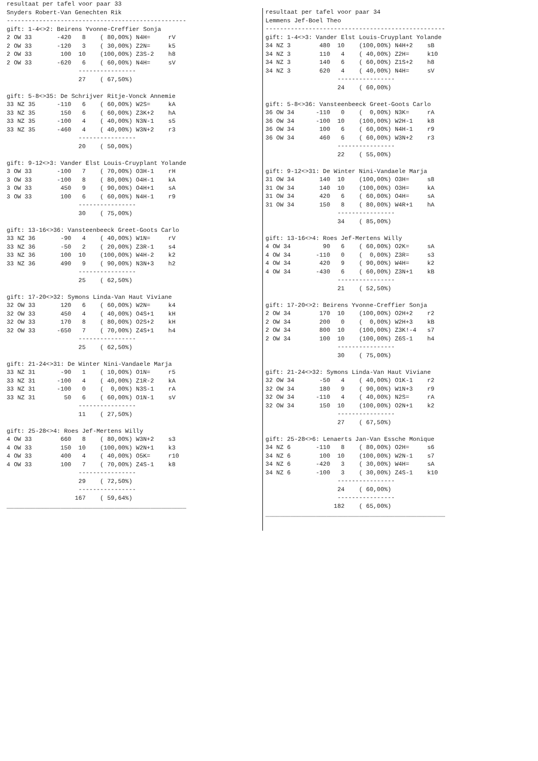resultaat per tafel voor paar 33
Snyders Robert-Van Genechten Rik
--------------------------------------------------
gift: 1-4<>2: Beirens Yvonne-Creffier Sonja
2 OW 33       -420   8    ( 80,00%) N4H=     rV
2 OW 33       -120   3    ( 30,00%) Z2N=     k5
2 OW 33        100  10    (100,00%) Z3S-2    h8
2 OW 33       -620   6    ( 60,00%) N4H=     sV
                    ----------------
                    27    ( 67,50%)

gift: 5-8<>35: De Schrijver Ritje-Vonck Annemie
33 NZ 35      -110   6    ( 60,00%) W2S=     kA
33 NZ 35       150   6    ( 60,00%) Z3K+2    hA
33 NZ 35      -100   4    ( 40,00%) N3N-1    s5
33 NZ 35      -460   4    ( 40,00%) W3N+2    r3
                    ----------------
                    20    ( 50,00%)

gift: 9-12<>3: Vander Elst Louis-Cruyplant Yolande
3 OW 33       -100   7    ( 70,00%) O3H-1    rH
3 OW 33       -100   8    ( 80,00%) O4H-1    kA
3 OW 33        450   9    ( 90,00%) O4H+1    sA
3 OW 33        100   6    ( 60,00%) N4H-1    r9
                    ----------------
                    30    ( 75,00%)

gift: 13-16<>36: Vansteenbeeck Greet-Goots Carlo
33 NZ 36       -90   4    ( 40,00%) W1N=     rV
33 NZ 36       -50   2    ( 20,00%) Z3R-1    s4
33 NZ 36       100  10    (100,00%) W4H-2    k2
33 NZ 36       490   9    ( 90,00%) N3N+3    h2
                    ----------------
                    25    ( 62,50%)

gift: 17-20<>32: Symons Linda-Van Haut Viviane
32 OW 33       120   6    ( 60,00%) W2N=     k4
32 OW 33       450   4    ( 40,00%) O4S+1    kH
32 OW 33       170   8    ( 80,00%) O2S+2    kH
32 OW 33      -650   7    ( 70,00%) Z4S+1    h4
                    ----------------
                    25    ( 62,50%)

gift: 21-24<>31: De Winter Nini-Vandaele Marja
33 NZ 31       -90   1    ( 10,00%) O1N=     r5
33 NZ 31      -100   4    ( 40,00%) Z1R-2    kA
33 NZ 31      -100   0    (  0,00%) N3S-1    rA
33 NZ 31        50   6    ( 60,00%) O1N-1    sV
                    ----------------
                    11    ( 27,50%)

gift: 25-28<>4: Roes Jef-Mertens Willy
4 OW 33        660   8    ( 80,00%) W3N+2    s3
4 OW 33        150  10    (100,00%) W2N+1    k3
4 OW 33        400   4    ( 40,00%) O5K=     r10
4 OW 33        100   7    ( 70,00%) Z4S-1    k8
                    ----------------
                    29    ( 72,50%)
                    ----------------
                   167    ( 59,64%)
__________________________________________________
resultaat per tafel voor paar 34
Lemmens Jef-Boel Theo
--------------------------------------------------
gift: 1-4<>3: Vander Elst Louis-Cruyplant Yolande
34 NZ 3        480  10    (100,00%) N4H+2    sB
34 NZ 3        110   4    ( 40,00%) Z2H=     k10
34 NZ 3        140   6    ( 60,00%) Z1S+2    h8
34 NZ 3        620   4    ( 40,00%) N4H=     sV
                    ----------------
                    24    ( 60,00%)

gift: 5-8<>36: Vansteenbeeck Greet-Goots Carlo
36 OW 34      -110   0    (  0,00%) N3K=     rA
36 OW 34      -100  10    (100,00%) W2H-1    k8
36 OW 34       100   6    ( 60,00%) N4H-1    r9
36 OW 34       460   6    ( 60,00%) W3N+2    r3
                    ----------------
                    22    ( 55,00%)

gift: 9-12<>31: De Winter Nini-Vandaele Marja
31 OW 34       140  10    (100,00%) O3H=     s8
31 OW 34       140  10    (100,00%) O3H=     kA
31 OW 34       420   6    ( 60,00%) O4H=     sA
31 OW 34       150   8    ( 80,00%) W4R+1    hA
                    ----------------
                    34    ( 85,00%)

gift: 13-16<>4: Roes Jef-Mertens Willy
4 OW 34         90   6    ( 60,00%) O2K=     sA
4 OW 34       -110   0    (  0,00%) Z3R=     s3
4 OW 34        420   9    ( 90,00%) W4H=     k2
4 OW 34       -430   6    ( 60,00%) Z3N+1    kB
                    ----------------
                    21    ( 52,50%)

gift: 17-20<>2: Beirens Yvonne-Creffier Sonja
2 OW 34        170  10    (100,00%) O2H+2    r2
2 OW 34        200   0    (  0,00%) W2H+3    kB
2 OW 34        800  10    (100,00%) Z3K!-4   s7
2 OW 34        100  10    (100,00%) Z6S-1    h4
                    ----------------
                    30    ( 75,00%)

gift: 21-24<>32: Symons Linda-Van Haut Viviane
32 OW 34       -50   4    ( 40,00%) O1K-1    r2
32 OW 34       180   9    ( 90,00%) W1N+3    r9
32 OW 34      -110   4    ( 40,00%) N2S=     rA
32 OW 34       150  10    (100,00%) O2N+1    k2
                    ----------------
                    27    ( 67,50%)

gift: 25-28<>6: Lenaerts Jan-Van Essche Monique
34 NZ 6       -110   8    ( 80,00%) O2H=     s6
34 NZ 6        100  10    (100,00%) W2N-1    s7
34 NZ 6       -420   3    ( 30,00%) W4H=     sA
34 NZ 6       -100   3    ( 30,00%) Z4S-1    k10
                    ----------------
                    24    ( 60,00%)
                    ----------------
                   182    ( 65,00%)
__________________________________________________